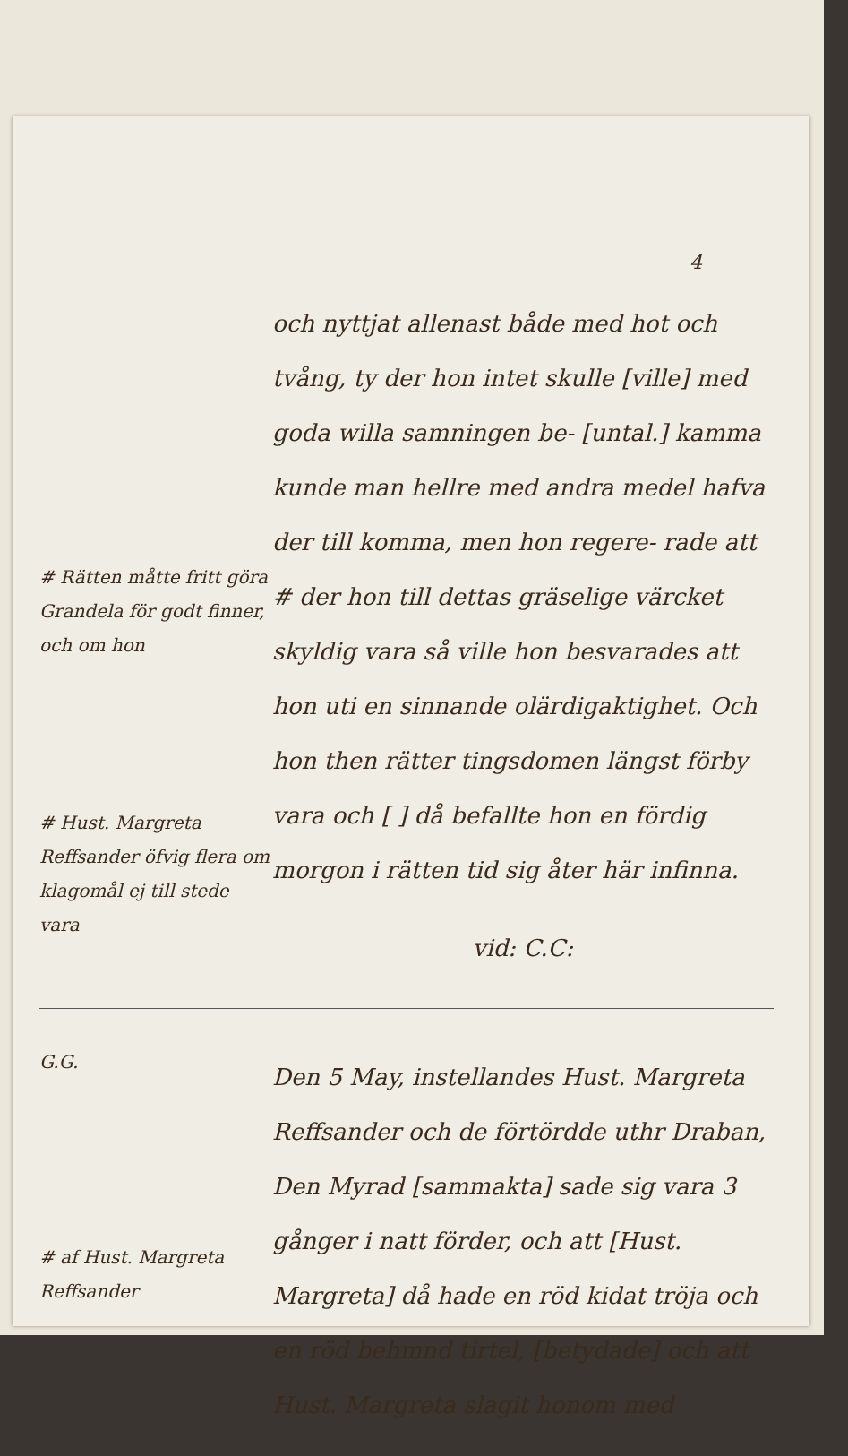4
# Rätten måtte fritt göra Grandela för godt finner, och om hon
# Hust. Margreta Reffsander öfvig flera om klagomål ej till stede vara
och nyttjat allenast både med hot och tvång, ty der hon intet skulle [ville] med goda willa samningen be- [untal.] kamma kunde man hellre med andra medel hafva der till komma, men hon regere- rade att # der hon till dettas gräselige värcket skyldig vara så ville hon besvarades att hon uti en sinnande olärdigaktighet. Och hon then rätter tingsdomen längst förby vara och [ ] då befallte hon en fördig morgon i rätten tid sig åter här infinna.
vid: C.C:
G.G.
# af Hust. Margreta Reffsander
Den 5 May, instellandes Hust. Margreta Reffsander och de förtördde uthr Draban, Den Myrad [sammakta] sade sig vara 3 gånger i natt förder, och att [Hust. Margreta] då hade en röd kidat tröja och en röd behmnd tirtel, [betydade] och att Hust. Margreta slagit honom med